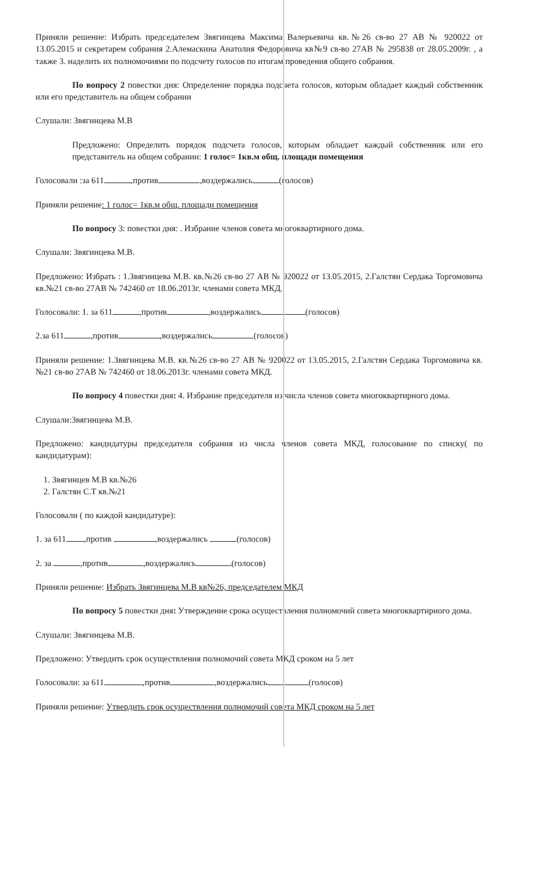Приняли решение: Избрать председателем Звягинцева Максима Валерьевича кв.№26 св-во 27 АВ № 920022 от 13.05.2015 и секретарем собрания 2.Алемаскина Анатолия Федоровича кв№9 св-во 27АВ № 295838 от 28.05.2009г. , а также 3. наделить их полномочиями по подсчету голосов по итогам проведения общего собрания.
По вопросу 2 повестки дня: Определение порядка подсчета голосов, которым обладает каждый собственник или его представитель на общем собрании
Слушали: Звягинцева М.В
Предложено: Определить порядок подсчета голосов, которым обладает каждый собственник или его представитель на общем собрании: 1 голос= 1кв.м общ. площади помещения
Голосовали :за 611 ,против ,воздержались (голосов)
Приняли решение: 1 голос= 1кв.м общ. площади помещения
По вопросу 3: повестки дня: . Избрание членов совета многоквартирного дома.
Слушали: Звягинцева М.В.
Предложено: Избрать : 1.Звягинцева М.В. кв.№26 св-во 27 АВ № 920022 от 13.05.2015, 2.Галстян Сердака Торгомовича кв.№21 св-во 27АВ № 742460 от 18.06.2013г. членами совета МКД.
Голосовали: 1. за 611 ,против ,воздержались (голосов)
2.за 611 ,против ,воздержались (голосов)
Приняли решение: 1.Звягинцева М.В. кв.№26 св-во 27 АВ № 920022 от 13.05.2015, 2.Галстян Сердака Торгомовича кв.№21 св-во 27АВ № 742460 от 18.06.2013г. членами совета МКД.
По вопросу 4 повестки дня: 4. Избрание председателя из числа членов совета многоквартирного дома.
Слушали:Звягинцева М.В.
Предложено: кандидатуры председателя собрания из числа членов совета МКД, голосование по списку( по кандидатурам):
1. Звягинцев М.В кв.№26
2. Галстян С.Т кв.№21
Голосовали ( по каждой кандидатуре):
1. за 611 ,против ,воздержались (голосов)
2. за ,против ,воздержались (голосов)
Приняли решение: Избрать Звягинцева М.В кв№26, председателем МКД
По вопросу 5 повестки дня: Утверждение срока осуществления полномочий совета многоквартирного дома.
Слушали: Звягинцева М.В.
Предложено: Утвердить срок осуществления полномочий совета МКД сроком на 5 лет
Голосовали: за 611 ,против ,воздержались (голосов)
Приняли решение: Утвердить срок осуществления полномочий совета МКД сроком на 5 лет